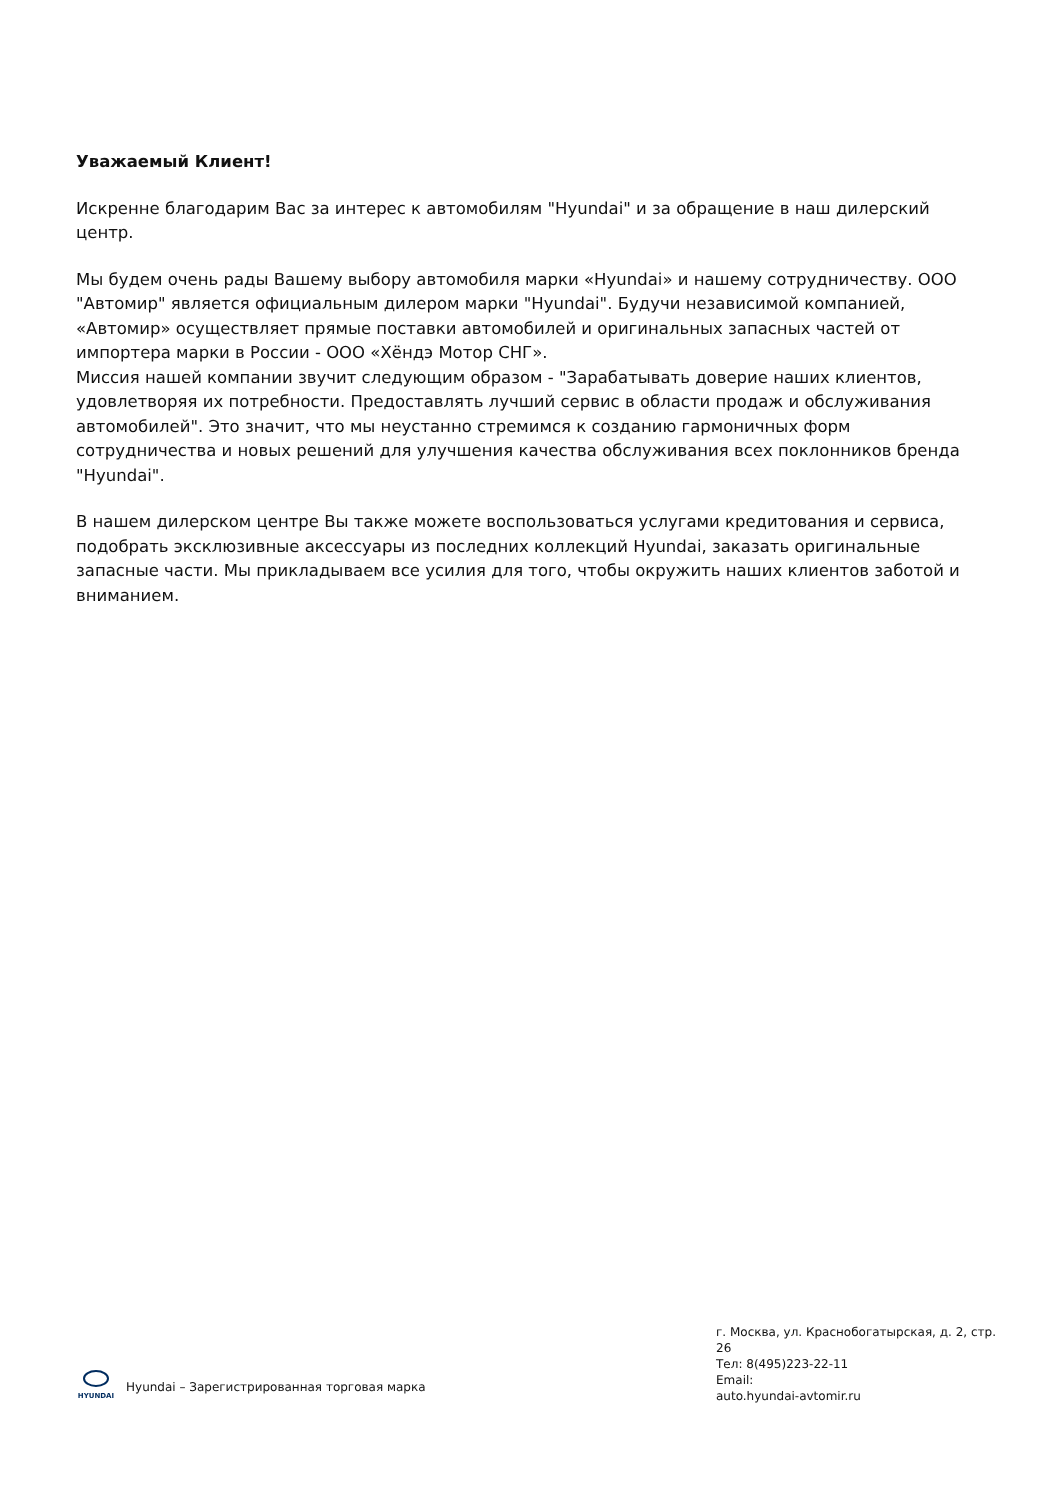Уважаемый Клиент!
Искренне благодарим Вас за интерес к автомобилям "Hyundai" и за обращение в наш дилерский центр.
Мы будем очень рады Вашему выбору автомобиля марки «Hyundai» и нашему сотрудничеству. ООО "Автомир" является официальным дилером марки "Hyundai". Будучи независимой компанией, «Автомир» осуществляет прямые поставки автомобилей и оригинальных запасных частей от импортера марки в России - ООО «Хёндэ Мотор СНГ».
Миссия нашей компании звучит следующим образом - "Зарабатывать доверие наших клиентов, удовлетворяя их потребности. Предоставлять лучший сервис в области продаж и обслуживания автомобилей". Это значит, что мы неустанно стремимся к созданию гармоничных форм сотрудничества и новых решений для улучшения качества обслуживания всех поклонников бренда "Hyundai".
В нашем дилерском центре Вы также можете воспользоваться услугами кредитования и сервиса, подобрать эксклюзивные аксессуары из последних коллекций Hyundai, заказать оригинальные запасные части. Мы прикладываем все усилия для того, чтобы окружить наших клиентов заботой и вниманием.
HYUNDAI
Hyundai – Зарегистрированная торговая марка
г. Москва, ул. Краснобогатырская, д. 2, стр. 26
Тел: 8(495)223-22-11
Email:
auto.hyundai-avtomir.ru